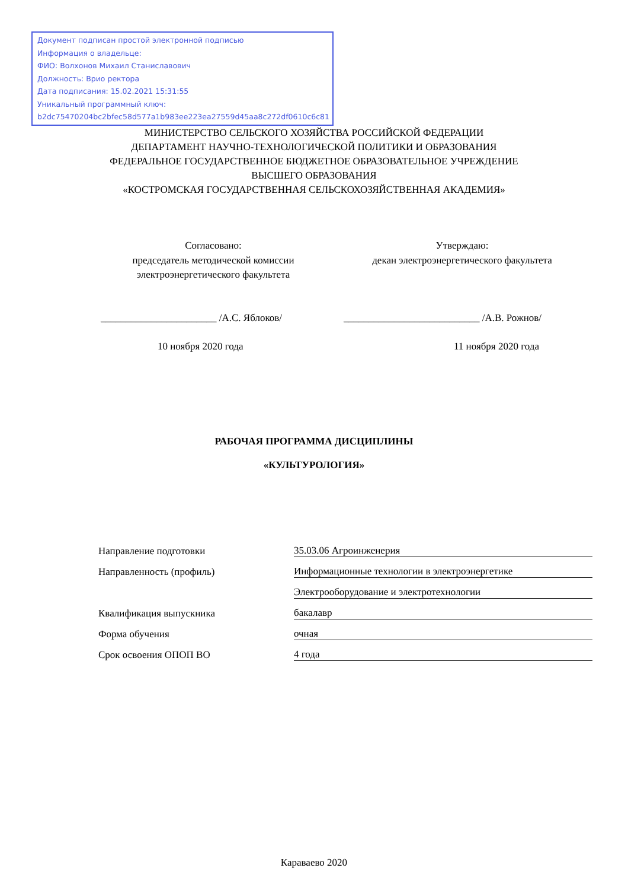Документ подписан простой электронной подписью
Информация о владельце:
ФИО: Волхонов Михаил Станиславович
Должность: Врио ректора
Дата подписания: 15.02.2021 15:31:55
Уникальный программный ключ:
b2dc75470204bc2bfec58d577a1b983ee223ea27559d45aa8c272df0610c6c81
МИНИСТЕРСТВО СЕЛЬСКОГО ХОЗЯЙСТВА РОССИЙСКОЙ ФЕДЕРАЦИИ
ДЕПАРТАМЕНТ НАУЧНО-ТЕХНОЛОГИЧЕСКОЙ ПОЛИТИКИ И ОБРАЗОВАНИЯ
ФЕДЕРАЛЬНОЕ ГОСУДАРСТВЕННОЕ БЮДЖЕТНОЕ ОБРАЗОВАТЕЛЬНОЕ УЧРЕЖДЕНИЕ
ВЫСШЕГО ОБРАЗОВАНИЯ
«КОСТРОМСКАЯ ГОСУДАРСТВЕННАЯ СЕЛЬСКОХОЗЯЙСТВЕННАЯ АКАДЕМИЯ»
Согласовано:
председатель методической комиссии
электроэнергетического факультета
Утверждаю:
декан электроэнергетического факультета
_______________________ /А.С. Яблоков/ ___________________________ /А.В. Рожнов/
10 ноября 2020 года 11 ноября 2020 года
РАБОЧАЯ ПРОГРАММА ДИСЦИПЛИНЫ
«КУЛЬТУРОЛОГИЯ»
Направление подготовки 35.03.06 Агроинженерия
Направленность (профиль) Информационные технологии в электроэнергетике
Электрооборудование и электротехнологии
Квалификация выпускника бакалавр
Форма обучения очная
Срок освоения ОПОП ВО 4 года
Караваево 2020